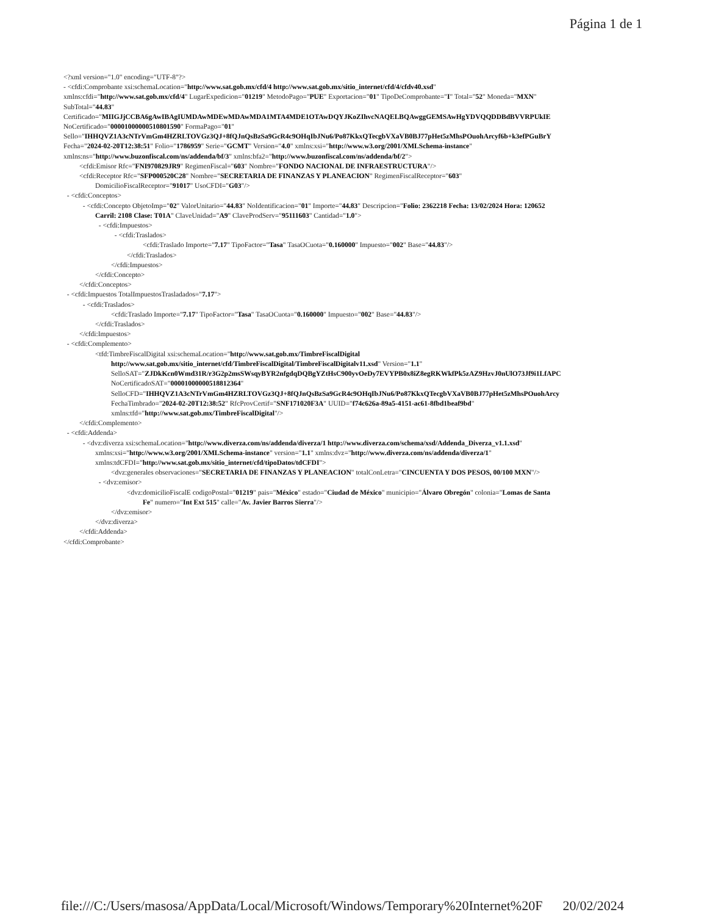Página 1 de 1
<?xml version="1.0" encoding="UTF-8"?>
- <cfdi:Comprobante xsi:schemaLocation="http://www.sat.gob.mx/cfd/4 http://www.sat.gob.mx/sitio_internet/cfd/4/cfdv40.xsd"
xmlns:cfdi="http://www.sat.gob.mx/cfd/4" LugarExpedicion="01219" MetodoPago="PUE" Exportacion="01" TipoDeComprobante="I" Total="52" Moneda="MXN"
SubTotal="44.83"
Certificado="MIIGJjCCBA6gAwIBAgIUMDAwMDEwMDAwMDA1MTA4MDE1OTAwDQYJKoZIhvcNAQELBQAwggGEMSAwHgYDVQQDDBdBVVRPUkIE
NoCertificado="00001000000510801590" FormaPago="01"
Sello="IHHQVZ1A3cNTrVmGm4HZRLTOVGz3QJ+8fQJnQsBzSa9GcR4c9OHqIbJNu6/Po87KkxQTecgbVXaVB0BJ77pHet5zMhsPOuohArcyf6b+k3efPGuBrY
Fecha="2024-02-20T12:38:51" Folio="1786959" Serie="GCMT" Version="4.0" xmlns:xsi="http://www.w3.org/2001/XMLSchema-instance"
xmlns:ns="http://www.buzonfiscal.com/ns/addenda/bf/3" xmlns:bfa2="http://www.buzonfiscal.com/ns/addenda/bf/2">
<cfdi:Emisor Rfc="FNI970829JR9" RegimenFiscal="603" Nombre="FONDO NACIONAL DE INFRAESTRUCTURA"/>
<cfdi:Receptor Rfc="SFP000520C28" Nombre="SECRETARIA DE FINANZAS Y PLANEACION" RegimenFiscalReceptor="603"
DomicilioFiscalReceptor="91017" UsoCFDI="G03"/>
- <cfdi:Conceptos>
- <cfdi:Concepto ObjetoImp="02" ValorUnitario="44.83" NoIdentificacion="01" Importe="44.83" Descripcion="Folio: 2362218 Fecha: 13/02/2024 Hora: 120652
Carril: 2108 Clase: T01A" ClaveUnidad="A9" ClaveProdServ="95111603" Cantidad="1.0">
- <cfdi:Impuestos>
- <cfdi:Traslados>
<cfdi:Traslado Importe="7.17" TipoFactor="Tasa" TasaOCuota="0.160000" Impuesto="002" Base="44.83"/>
</cfdi:Traslados>
</cfdi:Impuestos>
</cfdi:Concepto>
</cfdi:Conceptos>
- <cfdi:Impuestos TotalImpuestosTrasladados="7.17">
- <cfdi:Traslados>
<cfdi:Traslado Importe="7.17" TipoFactor="Tasa" TasaOCuota="0.160000" Impuesto="002" Base="44.83"/>
</cfdi:Traslados>
</cfdi:Impuestos>
- <cfdi:Complemento>
<tfd:TimbreFiscalDigital xsi:schemaLocation="http://www.sat.gob.mx/TimbreFiscalDigital
http://www.sat.gob.mx/sitio_internet/cfd/TimbreFiscalDigital/TimbreFiscalDigitalv11.xsd" Version="1.1"
SelloSAT="ZJDkKcn0Wmd31R/r3G2p2msSWsqyBYR2nfgdqDQBgYZtHsC900yvOeDy7EVYPB0x8iZ8egRKWkfPk5zAZ9HzvJ0nUlO73Jf9i1LfAPC
NoCertificadoSAT="00001000000518812364"
SelloCFD="IHHQVZ1A3cNTrVmGm4HZRLTOVGz3QJ+8fQJnQsBzSa9GcR4c9OHqIbJNu6/Po87KkxQTecgbVXaVB0BJ77pHet5zMhsPOuohArcy
FechaTimbrado="2024-02-20T12:38:52" RfcProvCertif="SNF171020F3A" UUID="f74c626a-89a5-4151-ac61-8fbd1beaf9bd"
xmlns:tfd="http://www.sat.gob.mx/TimbreFiscalDigital"/>
</cfdi:Complemento>
- <cfdi:Addenda>
- <dvz:diverza xsi:schemaLocation="http://www.diverza.com/ns/addenda/diverza/1 http://www.diverza.com/schema/xsd/Addenda_Diverza_v1.1.xsd"
xmlns:xsi="http://www.w3.org/2001/XMLSchema-instance" version="1.1" xmlns:dvz="http://www.diverza.com/ns/addenda/diverza/1"
xmlns:tdCFDI="http://www.sat.gob.mx/sitio_internet/cfd/tipoDatos/tdCFDI">
<dvz:generales observaciones="SECRETARIA DE FINANZAS Y PLANEACION" totalConLetra="CINCUENTA Y DOS PESOS, 00/100 MXN"/>
- <dvz:emisor>
<dvz:domicilioFiscalE codigoPostal="01219" pais="México" estado="Ciudad de México" municipio="Álvaro Obregón" colonia="Lomas de Santa
Fe" numero="Int Ext 515" calle="Av. Javier Barros Sierra"/>
</dvz:emisor>
</dvz:diverza>
</cfdi:Addenda>
</cfdi:Comprobante>
file:///C:/Users/masosa/AppData/Local/Microsoft/Windows/Temporary%20Internet%20F 20/02/2024